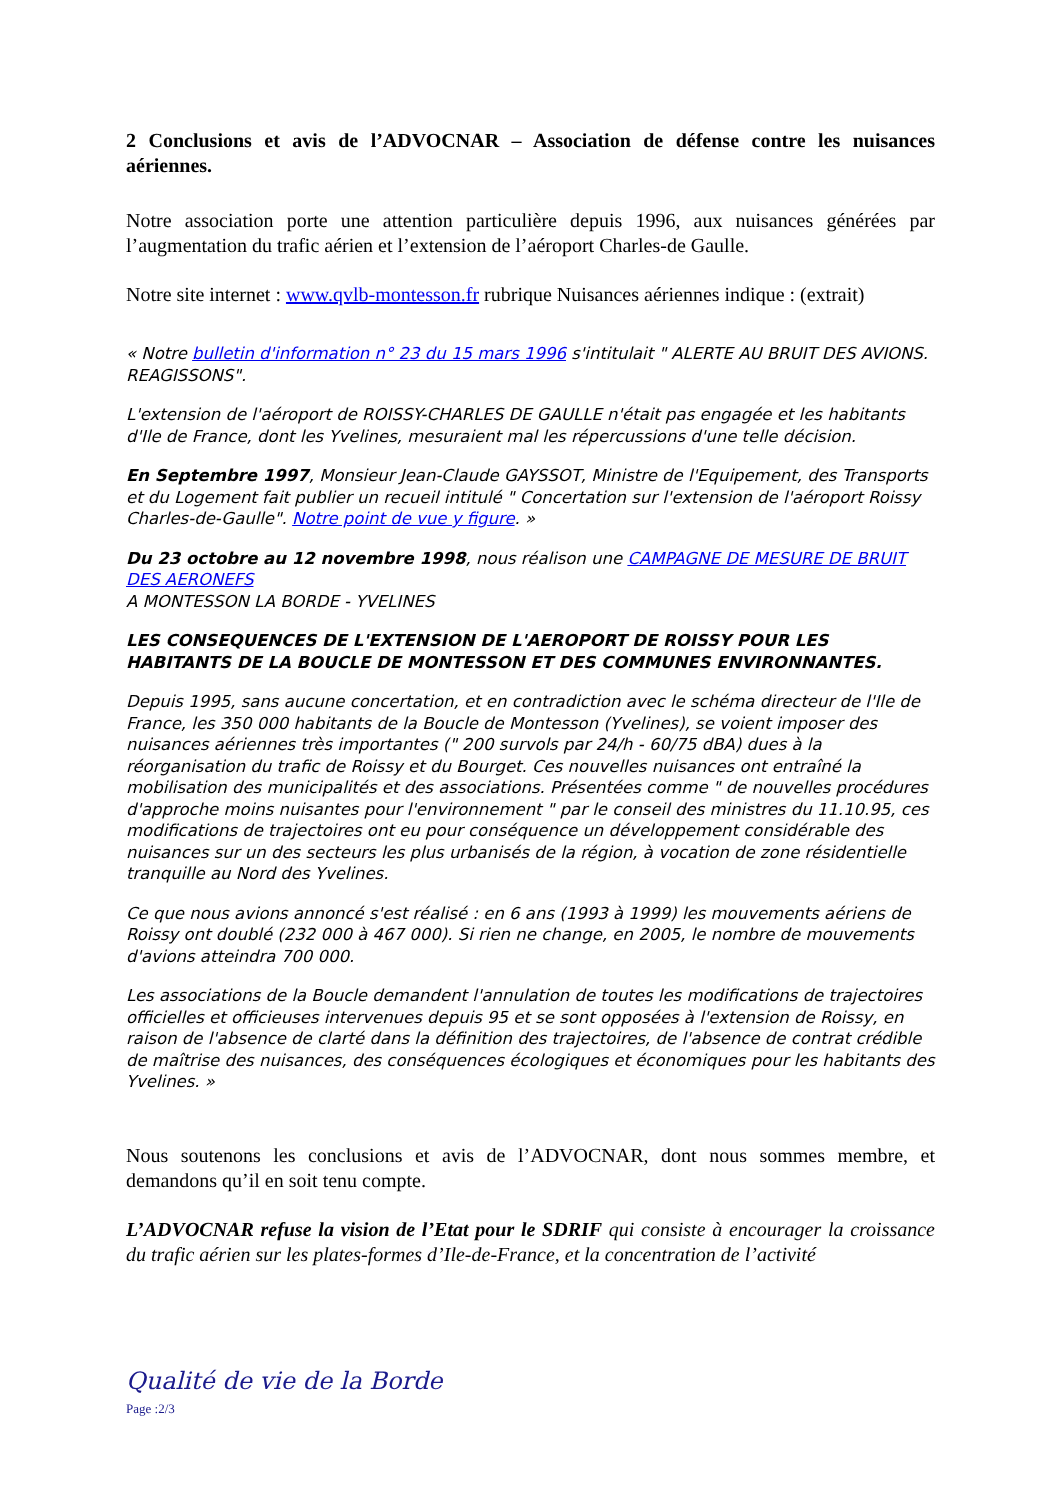2 Conclusions et avis de l’ADVOCNAR – Association de défense contre les nuisances aériennes.
Notre association porte une attention particulière depuis 1996, aux nuisances générées par l’augmentation du trafic aérien et l’extension de l’aéroport Charles-de Gaulle.
Notre site internet : www.qvlb-montesson.fr rubrique Nuisances aériennes indique : (extrait)
« Notre bulletin d'information n° 23 du 15 mars 1996 s'intitulait " ALERTE AU BRUIT DES AVIONS. REAGISSONS".
L'extension de l'aéroport de ROISSY-CHARLES DE GAULLE n'était pas engagée et les habitants d'Ile de France, dont les Yvelines, mesuraient mal les répercussions d'une telle décision.
En Septembre 1997, Monsieur Jean-Claude GAYSSOT, Ministre de l'Equipement, des Transports et du Logement fait publier un recueil intitulé " Concertation sur l'extension de l'aéroport Roissy Charles-de-Gaulle". Notre point de vue y figure. »
Du 23 octobre au 12 novembre 1998, nous réalison une CAMPAGNE DE MESURE DE BRUIT DES AERONEFS
A MONTESSON LA BORDE - YVELINES
LES CONSEQUENCES DE L'EXTENSION DE L'AEROPORT DE ROISSY POUR LES HABITANTS DE LA BOUCLE DE MONTESSON ET DES COMMUNES ENVIRONNANTES.
Depuis 1995, sans aucune concertation, et en contradiction avec le schéma directeur de l'Ile de France, les 350 000 habitants de la Boucle de Montesson (Yvelines), se voient imposer des nuisances aériennes très importantes (" 200 survols par 24/h - 60/75 dBA) dues à la réorganisation du trafic de Roissy et du Bourget. Ces nouvelles nuisances ont entraîné la mobilisation des municipalités et des associations. Présentées comme " de nouvelles procédures d'approche moins nuisantes pour l'environnement " par le conseil des ministres du 11.10.95, ces modifications de trajectoires ont eu pour conséquence un développement considérable des nuisances sur un des secteurs les plus urbanisés de la région, à vocation de zone résidentielle tranquille au Nord des Yvelines.
Ce que nous avions annoncé s'est réalisé : en 6 ans (1993 à 1999) les mouvements aériens de Roissy ont doublé (232 000 à 467 000). Si rien ne change, en 2005, le nombre de mouvements d'avions atteindra 700 000.
Les associations de la Boucle demandent l'annulation de toutes les modifications de trajectoires officielles et officieuses intervenues depuis 95 et se sont opposées à l'extension de Roissy, en raison de l'absence de clarté dans la définition des trajectoires, de l'absence de contrat crédible de maîtrise des nuisances, des conséquences écologiques et économiques pour les habitants des Yvelines. »
Nous soutenons les conclusions et avis de l’ADVOCNAR, dont nous sommes membre, et demandons qu’il en soit tenu compte.
L’ADVOCNAR refuse la vision de l’Etat pour le SDRIF qui consiste à encourager la croissance du trafic aérien sur les plates-formes d’Ile-de-France, et la concentration de l’activité
Qualité de vie de la Borde
Page :2/3